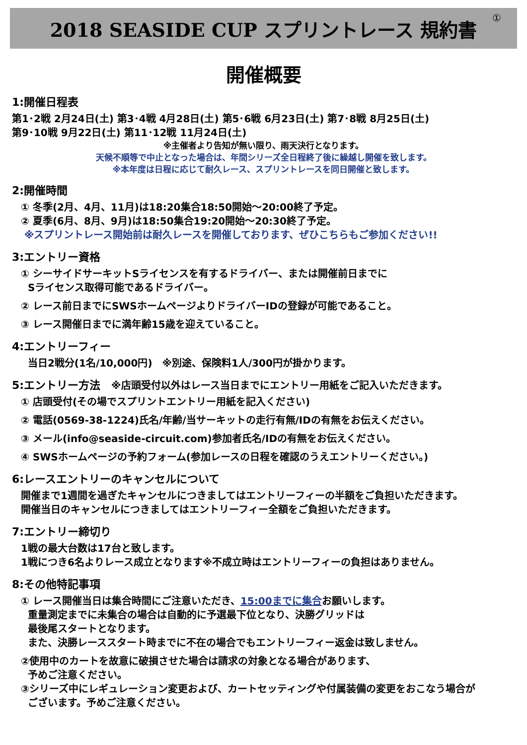2018 SEASIDE CUP スプリントレース 規約書
①
開催概要
1:開催日程表
第1･2戦 2月24日(土) 第3･4戦 4月28日(土) 第5･6戦 6月23日(土) 第7･8戦 8月25日(土)
第9･10戦 9月22日(土) 第11･12戦 11月24日(土)
※主催者より告知が無い限り、雨天決行となります。
天候不順等で中止となった場合は、年間シリーズ全日程終了後に繰越し開催を致します。
※本年度は日程に応じて耐久レース、スプリントレースを同日開催と致します。
2:開催時間
① 冬季(2月、4月、11月)は18:20集合18:50開始～20:00終了予定。
② 夏季(6月、8月、9月)は18:50集合19:20開始～20:30終了予定。
※スプリントレース開始前は耐久レースを開催しております、ぜひこちらもご参加ください!!
3:エントリー資格
① シーサイドサーキットSライセンスを有するドライバー、または開催前日までに
Sライセンス取得可能であるドライバー。
② レース前日までにSWSホームページよりドライバーIDの登録が可能であること。
③ レース開催日までに満年齢15歳を迎えていること。
4:エントリーフィー
当日2戦分(1名/10,000円)　※別途、保険料1人/300円が掛かります。
5:エントリー方法　※店頭受付以外はレース当日までにエントリー用紙をご記入いただきます。
① 店頭受付(その場でスプリントエントリー用紙を記入ください)
② 電話(0569-38-1224)氏名/年齢/当サーキットの走行有無/IDの有無をお伝えください。
③ メール(info@seaside-circuit.com)参加者氏名/IDの有無をお伝えください。
④ SWSホームページの予約フォーム(参加レースの日程を確認のうえエントリーください。)
6:レースエントリーのキャンセルについて
開催まで1週間を過ぎたキャンセルにつきましてはエントリーフィーの半額をご負担いただきます。
開催当日のキャンセルにつきましてはエントリーフィー全額をご負担いただきます。
7:エントリー締切り
1戦の最大台数は17台と致します。
1戦につき6名よりレース成立となります※不成立時はエントリーフィーの負担はありません。
8:その他特記事項
① レース開催当日は集合時間にご注意いただき、15:00までに集合お願いします。
重量測定までに未集合の場合は自動的に予選最下位となり、決勝グリッドは
最後尾スタートとなります。
また、決勝レーススタート時までに不在の場合でもエントリーフィー返金は致しません。
②使用中のカートを故意に破損させた場合は請求の対象となる場合があります、
予めご注意ください。
③シリーズ中にレギュレーション変更および、カートセッティングや付属装備の変更をおこなう場合が
ございます。予めご注意ください。